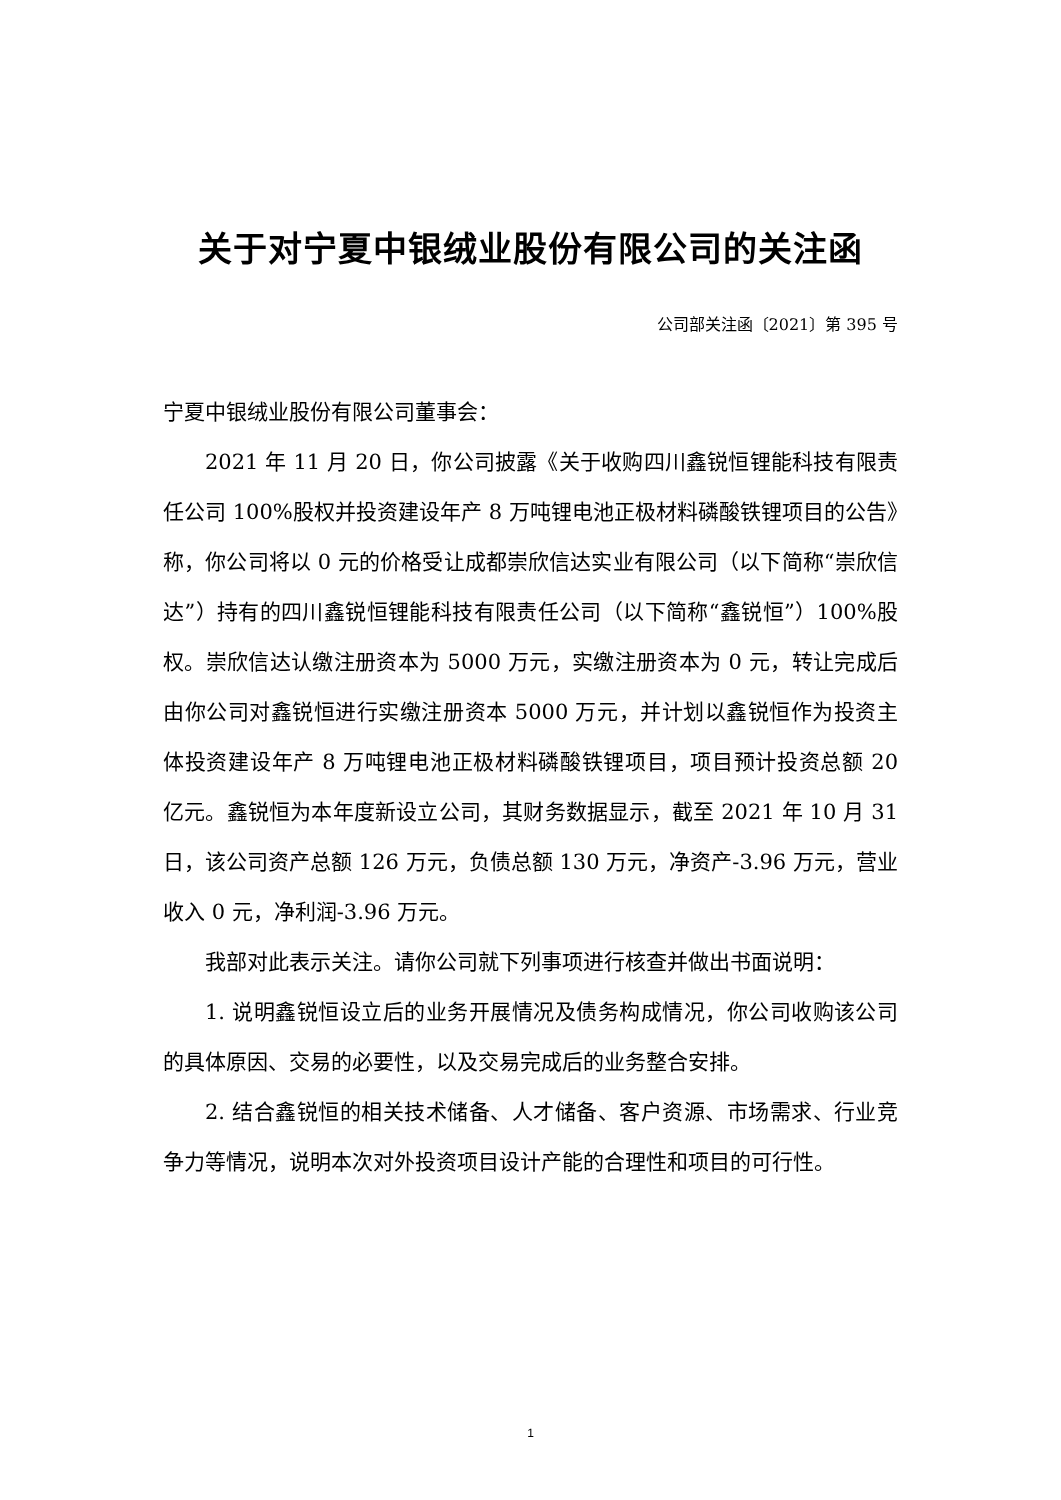关于对宁夏中银绒业股份有限公司的关注函
公司部关注函〔2021〕第 395 号
宁夏中银绒业股份有限公司董事会：
2021 年 11 月 20 日，你公司披露《关于收购四川鑫锐恒锂能科技有限责任公司 100%股权并投资建设年产 8 万吨锂电池正极材料磷酸铁锂项目的公告》称，你公司将以 0 元的价格受让成都崇欣信达实业有限公司（以下简称“崇欣信达”）持有的四川鑫锐恒锂能科技有限责任公司（以下简称“鑫锐恒”）100%股权。崇欣信达认缴注册资本为 5000 万元，实缴注册资本为 0 元，转让完成后由你公司对鑫锐恒进行实缴注册资本 5000 万元，并计划以鑫锐恒作为投资主体投资建设年产 8 万吨锂电池正极材料磷酸铁锂项目，项目预计投资总额 20 亿元。鑫锐恒为本年度新设立公司，其财务数据显示，截至 2021 年 10 月 31 日，该公司资产总额 126 万元，负债总额 130 万元，净资产-3.96 万元，营业收入 0 元，净利润-3.96 万元。
我部对此表示关注。请你公司就下列事项进行核查并做出书面说明：
1. 说明鑫锐恒设立后的业务开展情况及债务构成情况，你公司收购该公司的具体原因、交易的必要性，以及交易完成后的业务整合安排。
2. 结合鑫锐恒的相关技术储备、人才储备、客户资源、市场需求、行业竞争力等情况，说明本次对外投资项目设计产能的合理性和项目的可行性。
1